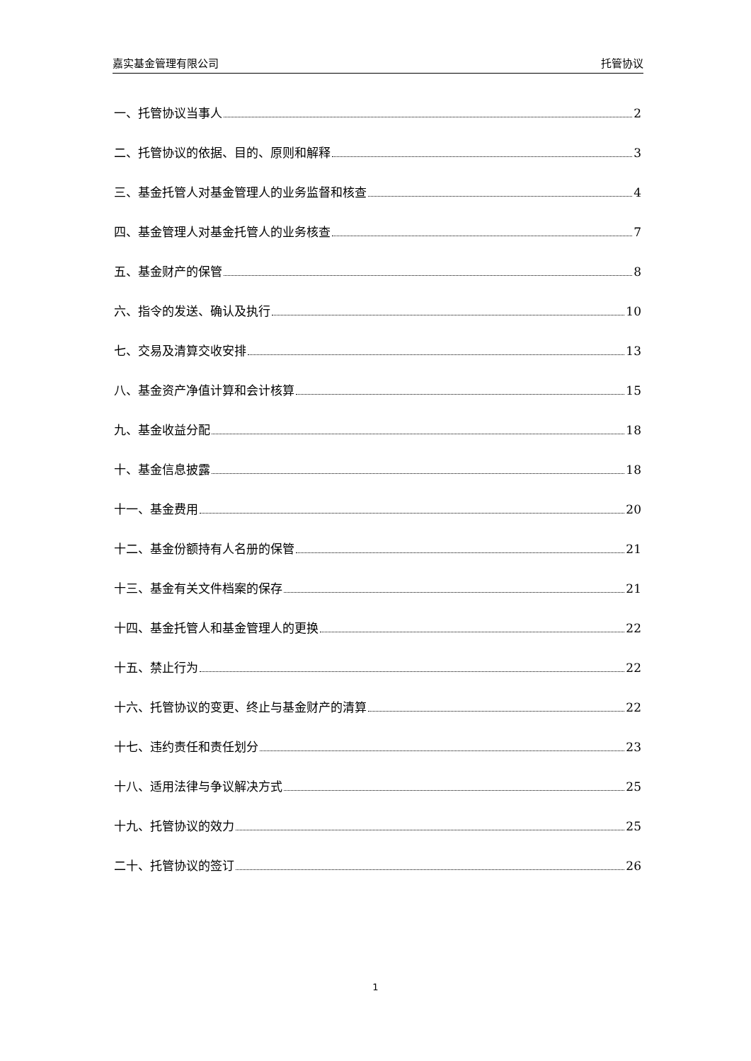嘉实基金管理有限公司 托管协议
一、托管协议当事人 2
二、托管协议的依据、目的、原则和解释 3
三、基金托管人对基金管理人的业务监督和核查 4
四、基金管理人对基金托管人的业务核查 7
五、基金财产的保管 8
六、指令的发送、确认及执行 10
七、交易及清算交收安排 13
八、基金资产净值计算和会计核算 15
九、基金收益分配 18
十、基金信息披露 18
十一、基金费用 20
十二、基金份额持有人名册的保管 21
十三、基金有关文件档案的保存 21
十四、基金托管人和基金管理人的更换 22
十五、禁止行为 22
十六、托管协议的变更、终止与基金财产的清算 22
十七、违约责任和责任划分 23
十八、适用法律与争议解决方式 25
十九、托管协议的效力 25
二十、托管协议的签订 26
1